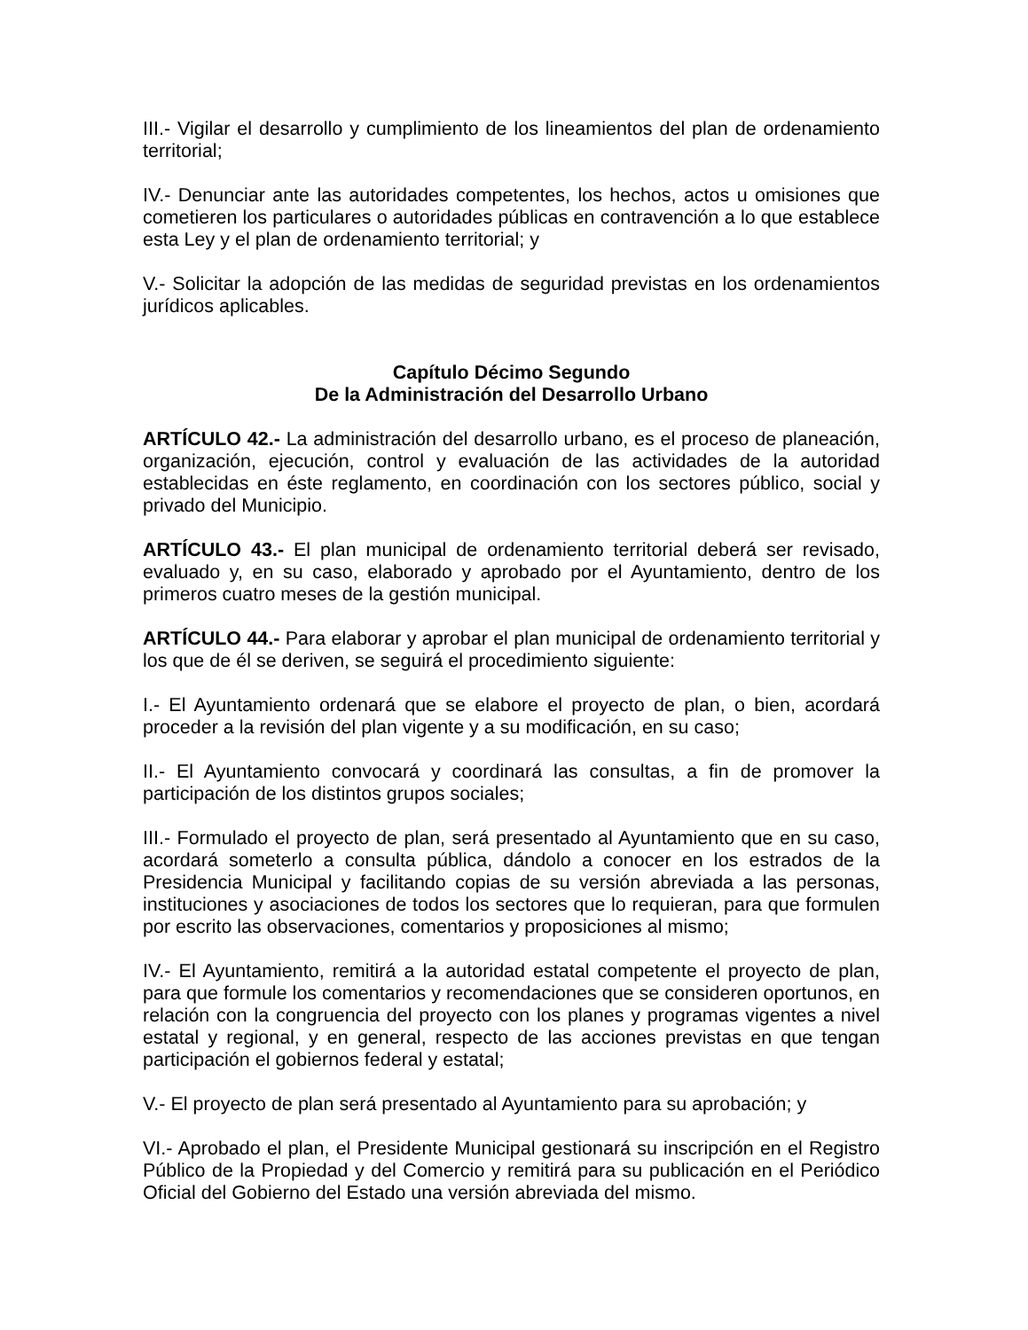III.- Vigilar el desarrollo y cumplimiento de los lineamientos del plan de ordenamiento territorial;
IV.- Denunciar ante las autoridades competentes, los hechos, actos u omisiones que cometieren los particulares o autoridades públicas en contravención a lo que establece esta Ley y el plan de ordenamiento territorial; y
V.- Solicitar la adopción de las medidas de seguridad previstas en los ordenamientos jurídicos aplicables.
Capítulo Décimo Segundo
De la Administración del Desarrollo Urbano
ARTÍCULO 42.- La administración del desarrollo urbano, es el proceso de planeación, organización, ejecución, control y evaluación de las actividades de la autoridad establecidas en éste reglamento, en coordinación con los sectores público, social y privado del Municipio.
ARTÍCULO 43.- El plan municipal de ordenamiento territorial deberá ser revisado, evaluado y, en su caso, elaborado y aprobado por el Ayuntamiento, dentro de los primeros cuatro meses de la gestión municipal.
ARTÍCULO 44.- Para elaborar y aprobar el plan municipal de ordenamiento territorial y los que de él se deriven, se seguirá el procedimiento siguiente:
I.- El Ayuntamiento ordenará que se elabore el proyecto de plan, o bien, acordará proceder a la revisión del plan vigente y a su modificación, en su caso;
II.- El Ayuntamiento convocará y coordinará las consultas, a fin de promover la participación de los distintos grupos sociales;
III.- Formulado el proyecto de plan, será presentado al Ayuntamiento que en su caso, acordará someterlo a consulta pública, dándolo a conocer en los estrados de la Presidencia Municipal y facilitando copias de su versión abreviada a las personas, instituciones y asociaciones de todos los sectores que lo requieran, para que formulen por escrito las observaciones, comentarios y proposiciones al mismo;
IV.- El Ayuntamiento, remitirá a la autoridad estatal competente el proyecto de plan, para que formule los comentarios y recomendaciones que se consideren oportunos, en relación con la congruencia del proyecto con los planes y programas vigentes a nivel estatal y regional, y en general, respecto de las acciones previstas en que tengan participación el gobiernos federal y estatal;
V.- El proyecto de plan será presentado al Ayuntamiento para su aprobación; y
VI.- Aprobado el plan, el Presidente Municipal gestionará su inscripción en el Registro Público de la Propiedad y del Comercio y remitirá para su publicación en el Periódico Oficial del Gobierno del Estado una versión abreviada del mismo.